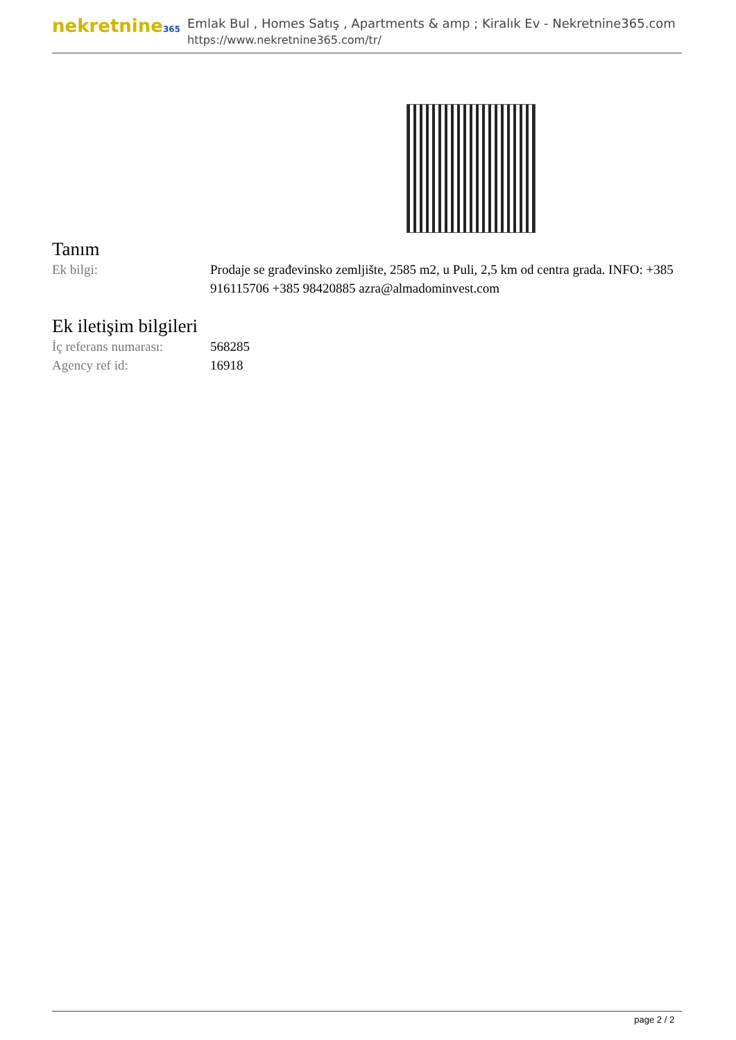nekretnine365
Emlak Bul , Homes Satış , Apartments & amp ; Kiralık Ev - Nekretnine365.com
https://www.nekretnine365.com/tr/
Tanım
| Ek bilgi: | Prodaje se građevinsko zemljište, 2585 m2, u Puli, 2,5 km od centra grada. INFO: +385 916115706 +385 98420885 azra@almadominvest.com |
Ek iletişim bilgileri
| İç referans numarası: | 568285 |
| Agency ref id: | 16918 |
page 2 / 2